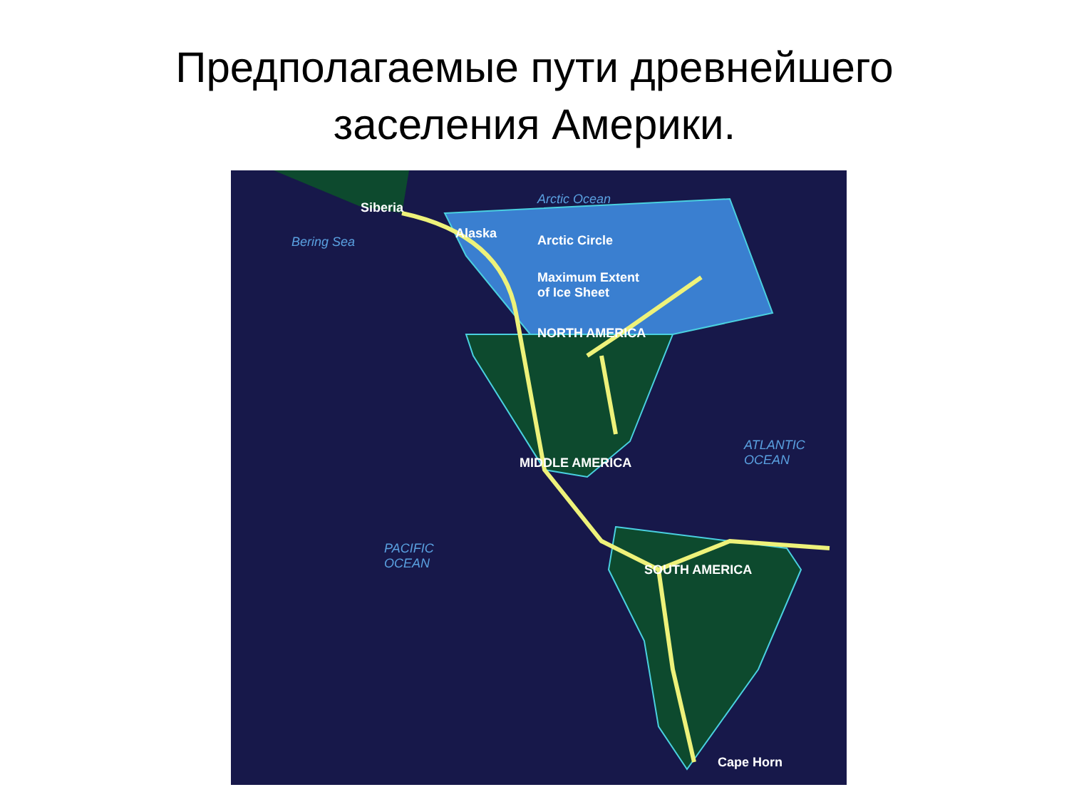Предполагаемые пути древнейшего
заселения Америки.
Arctic Ocean
Siberia
Bering Sea
Alaska Arctic Circle
Maximum Extent
of Ice Sheet
NORTH AMERICA
ATLANTIC
OCEAN MIDDLE AMERICA
PACIFIC
OCEAN SOUTH AMERICA
Cape Horn